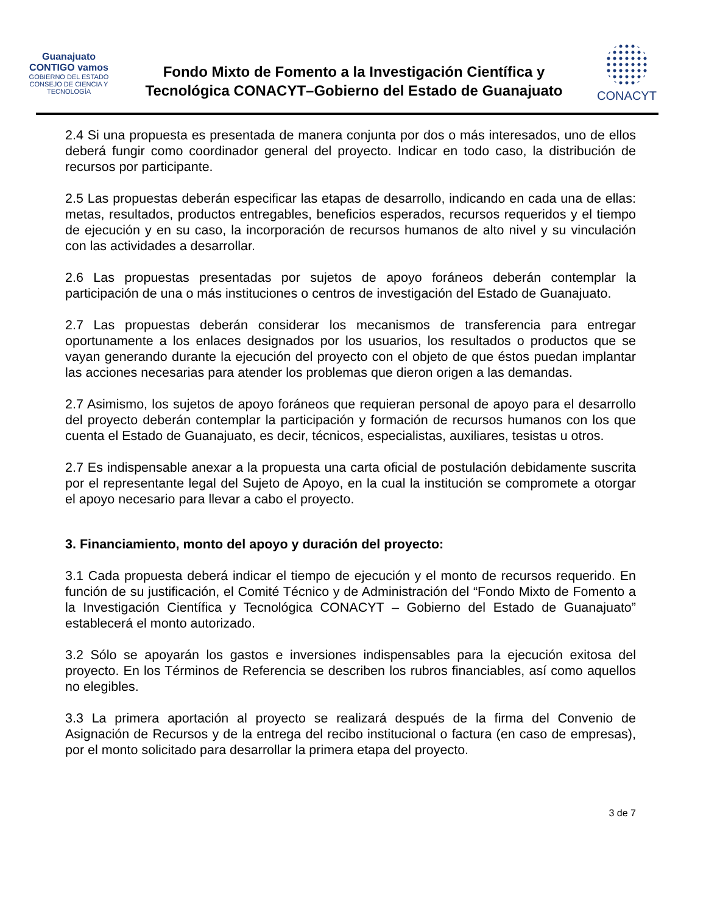Guanajuato CONTIGO vamos
GOBIERNO DEL ESTADO
CONSEJO DE CIENCIA Y TECNOLOGÍA
Fondo Mixto de Fomento a la Investigación Científica y
Tecnológica CONACYT–Gobierno del Estado de Guanajuato
CONACYT
2.4 Si una propuesta es presentada de manera conjunta por dos o más interesados, uno de ellos deberá fungir como coordinador general del proyecto. Indicar en todo caso, la distribución de recursos por participante.
2.5 Las propuestas deberán especificar las etapas de desarrollo, indicando en cada una de ellas: metas, resultados, productos entregables, beneficios esperados, recursos requeridos y el tiempo de ejecución y en su caso, la incorporación de recursos humanos de alto nivel y su vinculación con las actividades a desarrollar.
2.6 Las propuestas presentadas por sujetos de apoyo foráneos deberán contemplar la participación de una o más instituciones o centros de investigación del Estado de Guanajuato.
2.7 Las propuestas deberán considerar los mecanismos de transferencia para entregar oportunamente a los enlaces designados por los usuarios, los resultados o productos que se vayan generando durante la ejecución del proyecto con el objeto de que éstos puedan implantar las acciones necesarias para atender los problemas que dieron origen a las demandas.
2.7 Asimismo, los sujetos de apoyo foráneos que requieran personal de apoyo para el desarrollo del proyecto deberán contemplar la participación y formación de recursos humanos con los que cuenta el Estado de Guanajuato, es decir, técnicos, especialistas, auxiliares, tesistas u otros.
2.7 Es indispensable anexar a la propuesta una carta oficial de postulación debidamente suscrita por el representante legal del Sujeto de Apoyo, en la cual la institución se compromete a otorgar el apoyo necesario para llevar a cabo el proyecto.
3. Financiamiento, monto del apoyo y duración del proyecto:
3.1 Cada propuesta deberá indicar el tiempo de ejecución y el monto de recursos requerido. En función de su justificación, el Comité Técnico y de Administración del “Fondo Mixto de Fomento a la Investigación Científica y Tecnológica CONACYT – Gobierno del Estado de Guanajuato” establecerá el monto autorizado.
3.2 Sólo se apoyarán los gastos e inversiones indispensables para la ejecución exitosa del proyecto. En los Términos de Referencia se describen los rubros financiables, así como aquellos no elegibles.
3.3 La primera aportación al proyecto se realizará después de la firma del Convenio de Asignación de Recursos y de la entrega del recibo institucional o factura (en caso de empresas), por el monto solicitado para desarrollar la primera etapa del proyecto.
3 de 7